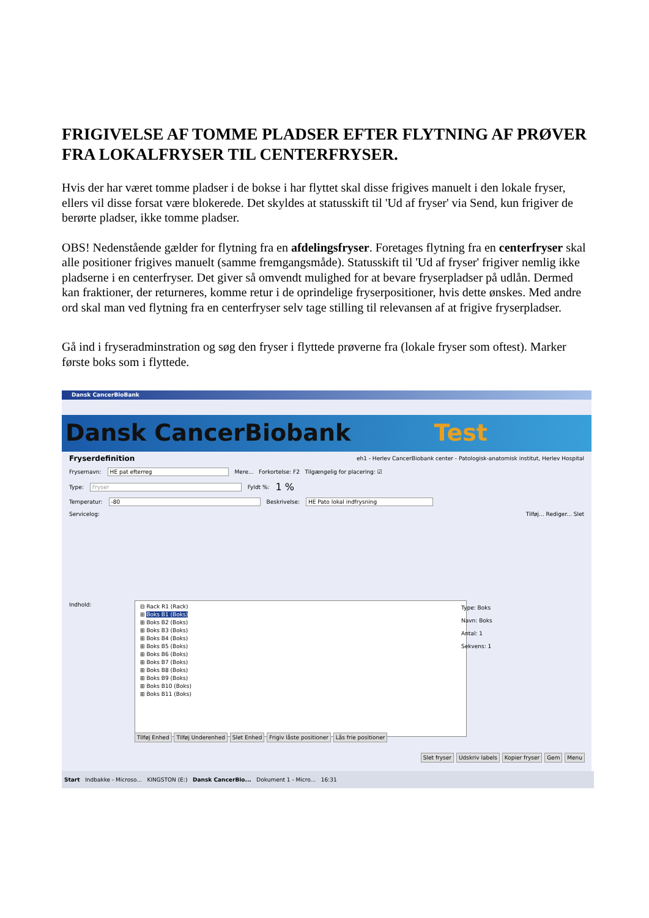FRIGIVELSE AF TOMME PLADSER EFTER FLYTNING AF PRØVER FRA LOKALFRYSER TIL CENTERFRYSER.
Hvis der har været tomme pladser i de bokse i har flyttet skal disse frigives manuelt i den lokale fryser, ellers vil disse forsat være blokerede. Det skyldes at statusskift til 'Ud af fryser' via Send, kun frigiver de berørte pladser, ikke tomme pladser.
OBS! Nedenstående gælder for flytning fra en afdelingsfryser. Foretages flytning fra en centerfryser skal alle positioner frigives manuelt (samme fremgangsmåde). Statusskift til 'Ud af fryser' frigiver nemlig ikke pladserne i en centerfryser. Det giver så omvendt mulighed for at bevare fryserpladser på udlån. Dermed kan fraktioner, der returneres, komme retur i de oprindelige fryserpositioner, hvis dette ønskes. Med andre ord skal man ved flytning fra en centerfryser selv tage stilling til relevansen af at frigive fryserpladser.
Gå ind i fryseradminstration og søg den fryser i flyttede prøverne fra (lokale fryser som oftest). Marker første boks som i flyttede.
Dansk CancerBioBank
Dansk CancerBiobank Test
Fryserdefinition eh1 - Herlev CancerBiobank center - Patologisk-anatomisk institut, Herlev Hospital
Frysernavn: HE pat efterreg Mere... Forkortelse: F2 Tilgængelig for placering: ☑
Type: Fryser Fyldt %: 1 %
Temperatur: -80 Beskrivelse: HE Pato lokal indfrysning
Servicelog: Tilføj... Rediger... Slet
Indhold:
⊟ Rack R1 (Rack)
⊞ Boks B1 (Boks)
⊞ Boks B2 (Boks)
⊞ Boks B3 (Boks)
⊞ Boks B4 (Boks)
⊞ Boks B5 (Boks)
⊞ Boks B6 (Boks)
⊞ Boks B7 (Boks)
⊞ Boks B8 (Boks)
⊞ Boks B9 (Boks)
⊞ Boks B10 (Boks)
⊞ Boks B11 (Boks)
Type: Boks
Navn: Boks
Antal: 1
Sekvens: 1
Tilføj Enhed Tilføj Underenhed Slet Enhed Frigiv låste positioner Lås frie positioner
Slet fryser Udskriv labels Kopier fryser Gem Menu
Start Indbakke - Microso... KINGSTON (E:) Dansk CancerBio... Dokument 1 - Micro... 16:31